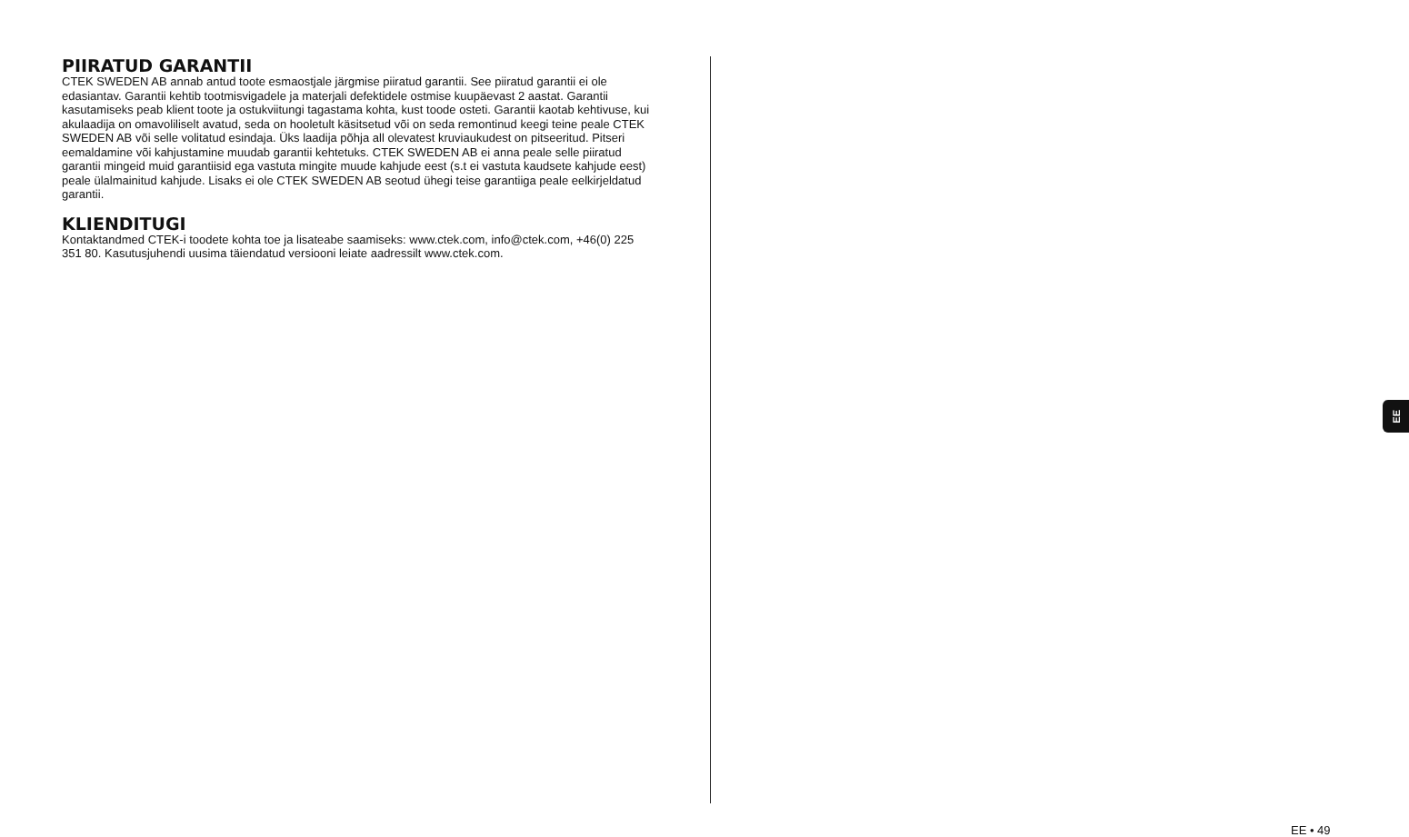PIIRATUD GARANTII
CTEK SWEDEN AB annab antud toote esmaostjale järgmise piiratud garantii. See piiratud garantii ei ole edasiantav. Garantii kehtib tootmisvigadele ja materjali defektidele ostmise kuupäevast 2 aastat. Garantii kasutamiseks peab klient toote ja ostukviitungi tagastama kohta, kust toode osteti. Garantii kaotab kehtivuse, kui akulaadija on omavoliliselt avatud, seda on hooletult käsitsetud või on seda remontinud keegi teine peale CTEK SWEDEN AB või selle volitatud esindaja. Üks laadija põhja all olevatest kruviaukudest on pitseeritud. Pitseri eemaldamine või kahjustamine muudab garantii kehtetuks. CTEK SWEDEN AB ei anna peale selle piiratud garantii mingeid muid garantiisid ega vastuta mingite muude kahjude eest (s.t ei vastuta kaudsete kahjude eest) peale ülalmainitud kahjude. Lisaks ei ole CTEK SWEDEN AB seotud ühegi teise garantiiga peale eelkirjeldatud garantii.
KLIENDITUGI
Kontaktandmed CTEK-i toodete kohta toe ja lisateabe saamiseks: www.ctek.com, info@ctek.com, +46(0) 225 351 80. Kasutusjuhendi uusima täiendatud versiooni leiate aadressilt www.ctek.com.
EE
EE • 49